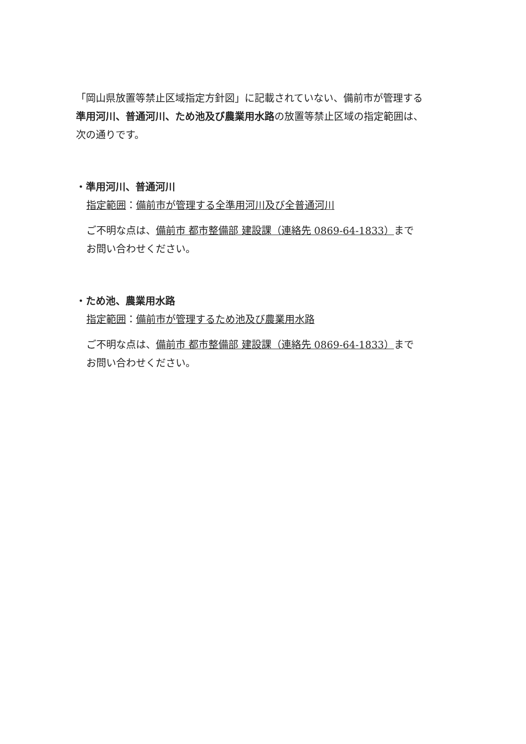「岡山県放置等禁止区域指定方針図」に記載されていない、備前市が管理する
準用河川、普通河川、ため池及び農業用水路の放置等禁止区域の指定範囲は、
次の通りです。
・準用河川、普通河川
指定範囲：備前市が管理する全準用河川及び全普通河川
ご不明な点は、備前市 都市整備部 建設課（連絡先 0869-64-1833）まで
お問い合わせください。
・ため池、農業用水路
指定範囲：備前市が管理するため池及び農業用水路
ご不明な点は、備前市 都市整備部 建設課（連絡先 0869-64-1833）まで
お問い合わせください。